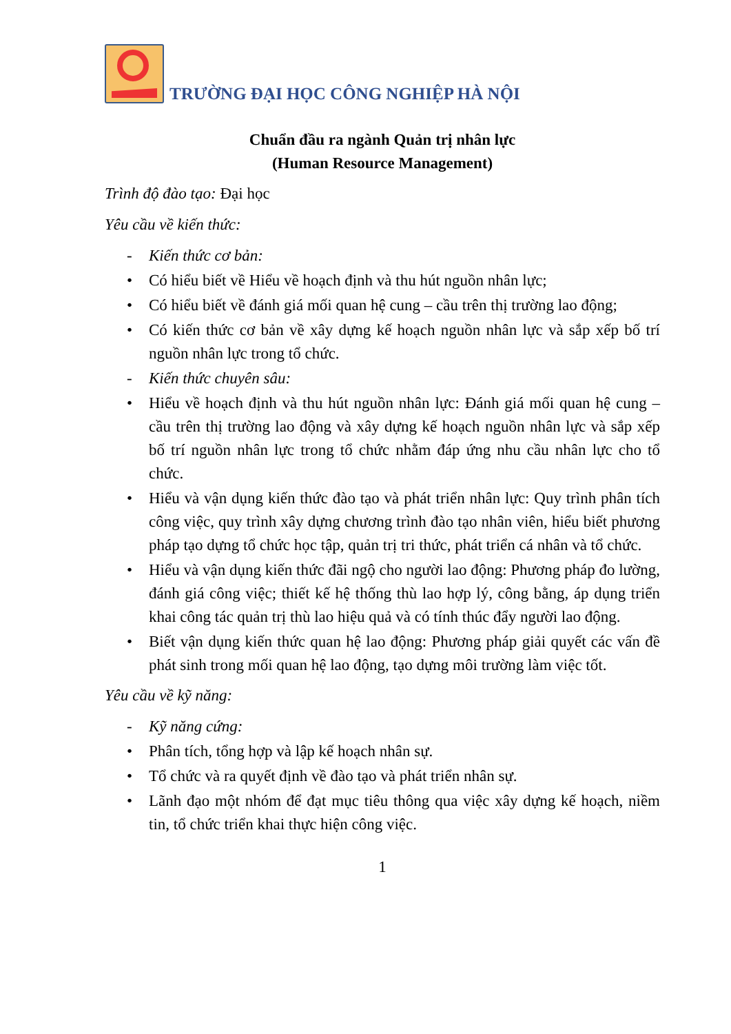TRƯỜNG ĐẠI HỌC CÔNG NGHIỆP HÀ NỘI
Chuẩn đầu ra ngành Quản trị nhân lực
(Human Resource Management)
Trình độ đào tạo: Đại học
Yêu cầu về kiến thức:
- Kiến thức cơ bản:
• Có hiểu biết về Hiểu về hoạch định và thu hút nguồn nhân lực;
• Có hiểu biết về đánh giá mối quan hệ cung – cầu trên thị trường lao động;
• Có kiến thức cơ bản về xây dựng kế hoạch nguồn nhân lực và sắp xếp bố trí nguồn nhân lực trong tổ chức.
- Kiến thức chuyên sâu:
• Hiểu về hoạch định và thu hút nguồn nhân lực: Đánh giá mối quan hệ cung – cầu trên thị trường lao động và xây dựng kế hoạch nguồn nhân lực và sắp xếp bố trí nguồn nhân lực trong tổ chức nhằm đáp ứng nhu cầu nhân lực cho tổ chức.
• Hiểu và vận dụng kiến thức đào tạo và phát triển nhân lực: Quy trình phân tích công việc, quy trình xây dựng chương trình đào tạo nhân viên, hiểu biết phương pháp tạo dựng tổ chức học tập, quản trị tri thức, phát triển cá nhân và tổ chức.
• Hiểu và vận dụng kiến thức đãi ngộ cho người lao động: Phương pháp đo lường, đánh giá công việc; thiết kế hệ thống thù lao hợp lý, công bằng, áp dụng triển khai công tác quản trị thù lao hiệu quả và có tính thúc đẩy người lao động.
• Biết vận dụng kiến thức quan hệ lao động: Phương pháp giải quyết các vấn đề phát sinh trong mối quan hệ lao động, tạo dựng môi trường làm việc tốt.
Yêu cầu về kỹ năng:
- Kỹ năng cứng:
• Phân tích, tổng hợp và lập kế hoạch nhân sự.
• Tổ chức và ra quyết định về đào tạo và phát triển nhân sự.
• Lãnh đạo một nhóm để đạt mục tiêu thông qua việc xây dựng kế hoạch, niềm tin, tổ chức triển khai thực hiện công việc.
1